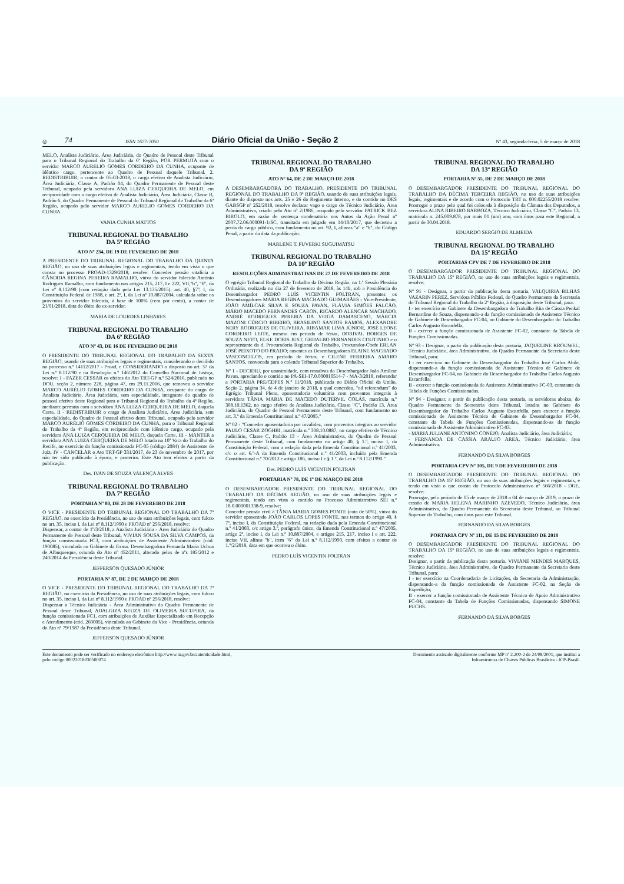◎ 74 ISSN 1677-7050 Diário Oficial da União - Seção 2 Nº 43, segunda-feira, 5 de março de 2018
MELO, Analista Judiciário, Área Judiciária, do Quadro de Pessoal deste Tribunal para o Tribunal Regional do Trabalho da 6ª Região, POR PERMUTA com o servidor MARCO AURELIO GOMES CORDEIRO DA CUNHA, ocupante de idêntico cargo, pertencente ao Quadro de Pessoal daquele Tribunal. 2. REDISTRIBUIR, a contar de 05-03-2018, o cargo efetivo de Analista Judiciário, Área Judiciária, Classe A, Padrão 04, do Quadro Permanente de Pessoal deste Tribunal, ocupado pela servidora ANA LUIZA CERQUEIRA DE MELO, em reciprocidade com o cargo efetivo de Analista Judiciário, Área Judiciária, Classe B, Padrão 6, do Quadro Permanente de Pessoal do Tribunal Regional do Trabalho da 6ª Região, ocupado pelo servidor MARCO AURELIO GOMES CORDEIRO DA CUNHA.
VANIA CUNHA MATTOS
TRIBUNAL REGIONAL DO TRABALHO
DA 5ª REGIÃO
ATO Nº 234, DE 19 DE FEVEREIRO DE 2018
A PRESIDENTE DO TRIBUNAL REGIONAL DO TRABALHO DA QUINTA REGIÃO, no uso de suas atribuições legais e regimentais, tendo em vista o que consta no processo PROAD-1329/2018, resolve: Conceder pensão vitalícia a CÂNDIDA REGINA PEREIRA RAMALHO, viúva do servidor falecido Antônio Rodrigues Ramalho, com fundamento nos artigos 215, 217, I e 222, VII,"b", "6", da Lei nº 8.112/90 (com redação dada pela Lei 13.135/2015); art. 40, §7º, I, da Constituição Federal de 1988, e art. 2º, I, da Lei nº 10.887/2004, calculada sobre os proventos do servidor falecido, à base de 100% (cem por cento), a contar de 21/01/2018, data do óbito do ex-servidor.
MARIA DE LOURDES LINHARES
TRIBUNAL REGIONAL DO TRABALHO
DA 6ª REGIÃO
ATO Nº 43, DE 16 DE FEVEREIRO DE 2018
O PRESIDENTE DO TRIBUNAL REGIONAL DO TRABALHO DA SEXTA REGIÃO, usando de suas atribuições legais e regimentais, considerando o decidido no processo n.º 14112/2017 - Proad, e CONSIDERANDO o disposto no art. 37 da Lei n.º 8.112/90 e na Resolução n.º 146/2012 do Conselho Nacional de Justiça, resolve: I - FAZER CESSAR os efeitos do Ato TRT-GP n.º 524/2016, publicado no DOU, seção 2, número 228, página 47, em 29.11.2016, que removeu o servidor MARCO AURÉLIO GOMES CORDEIRO DA CUNHA, ocupante do cargo de Analista Judiciário, Área Judiciária, sem especialidade, integrante do quadro de pessoal efetivo deste Regional para o Tribunal Regional do Trabalho da 4ª Região, mediante permuta com a servidora ANA LUIZA CERQUEIRA DE MELO, daquela Corte. II - REDISTRIBUIR o cargo de Analista Judiciário, Área Judiciária, sem especialidade, do Quadro de Pessoal efetivo deste Tribunal, ocupado pelo servidor MARCO AURÉLIO GOMES CORDEIRO DA CUNHA, para o Tribunal Regional do Trabalho da 4ª Região, em reciprocidade com idêntico cargo, ocupado pela servidora ANA LUIZA CERQUEIRA DE MELO, daquela Corte. III - MANTER a servidora ANA LUIZA CERQUEIRA DE MELO lotada na 10ª Vara do Trabalho do Recife, no exercício da função comissionada FC-05 (código 2084) de Assistente de Juiz. IV - CANCELAR o Ato TRT-GP 331/2017, de 23 de novembro de 2017, por não ter sido publicado à época, e posterior. Este Ato tem efeitos a partir da publicação.
Des. IVAN DE SOUZA VALENÇA ALVES
TRIBUNAL REGIONAL DO TRABALHO
DA 7ª REGIÃO
PORTARIA Nº 80, DE 28 DE FEVEREIRO DE 2018
O VICE - PRESIDENTE DO TRIBUNAL REGIONAL DO TRABALHO DA 7ª REGIÃO, no exercício da Presidência, no uso de suas atribuições legais, com fulcro no art. 35, inciso I, da Lei nº 8.112/1990 e PROAD nº 256/2018, resolve:
Dispensar, a contar de 1º/3/2018, a Analista Judiciária - Área Judiciária do Quadro Permanente de Pessoal deste Tribunal, VIVIAN SOUSA DA SILVA CAMPOS, da função comissionada FC3, com atribuições de Assistente Administrativo (cód. 190085), vinculada ao Gabinete da Exma. Desembargadora Fernanda Maria Uchoa de Albuquerque, oriunda do Ato nº 452/2011, alterado pelos de nºs 185/2012 e 240/2014 da Presidência deste Tribunal.
JEFFERSON QUESADO JÚNIOR
PORTARIA Nº 87, DE 2 DE MARÇO DE 2018
O VICE - PRESIDENTE DO TRIBUNAL REGIONAL DO TRABALHO DA 7ª REGIÃO, no exercício da Presidência, no uso de suas atribuições legais, com fulcro no art. 35, inciso I, da Lei nº 8.112/1990 e PROAD nº 256/2018, resolve:
Dispensar a Técnica Judiciária - Área Administrativa do Quadro Permanente de Pessoal deste Tribunal, ADALGIZA NEUZA DE OLIVEIRA SUCUPIRA, da função comissionada FC1, com atribuições de Auxiliar Especializado em Recepção e Atendimento (cód. 260005), vinculada ao Gabinete da Vice - Presidência, oriunda do Ato nº 79/1987 da Presidência deste Tribunal.
JEFFERSON QUESADO JÚNIOR
TRIBUNAL REGIONAL DO TRABALHO
DA 9ª REGIÃO
ATO Nº 64, DE 2 DE MARÇO DE 2018
A DESEMBARGADORA DO TRABALHO, PRESIDENTE DO TRIBUNAL REGIONAL DO TRABALHO DA 9ª REGIÃO, usando de suas atribuições legais, diante do disposto nos arts. 25 e 26 do Regimento Interno, e do contido no DES GABSGP nº 252/2018, resolve declarar vago o cargo de Técnico Judiciário, Área Administrativa, criado pelo Ato nº 2/1986, ocupado pelo servidor PATRICK BEZ BIROLO, em razão de sentença condenatória nos Autos da Ação Penal nº 2007.72.06.000091-1/SC, transitada em julgado em 14/10/2017, que decretou a perda do cargo público, com fundamento no art. 92, I, alíneas "a" e "b", do Código Penal, a partir da data da publicação.
MARLENE T. FUVERKI SUGUIMATSU
TRIBUNAL REGIONAL DO TRABALHO
DA 10ª REGIÃO
RESOLUÇÕES ADMINISTRATIVAS DE 27 DE FEVEREIRO DE 2018
O egrégio Tribunal Regional do Trabalho da Décima Região, na 1.ª Sessão Plenária Ordinária, realizada no dia 27 de fevereiro de 2018, às 14h, sob a Presidência do Desembargador PEDRO LUÍS VICENTIN FOLTRAN, presentes os Desembargadores MARIA REGINA MACHADO GUIMARÃES - Vice-Presidente, JOÃO AMÍLCAR SILVA E SOUZA PAVAN, FLÁVIA SIMÕES FALCÃO, MÁRIO MACEDO FERNANDES CARON, RICARDO ALENCAR MACHADO, ANDRÉ RODRIGUES PEREIRA DA VEIGA DAMASCENO, MÁRCIA MAZONI CÚRCIO RIBEIRO, BRASILINO SANTOS RAMOS, ALEXANDRE NERY RODRIGUES DE OLIVEIRA, RIBAMAR LIMA JÚNIOR, JOSÉ LEONE CORDEIRO LEITE, mesmo em período de férias, DORIVAL BORGES DE SOUZA NETO, ELKE DORIS JUST, GRIJALBO FERNANDES COUTINHO e o representante da d. Procuradoria Regional do Trabalho, Procurador-Chefe ERLAN JOSÉ PEIXOTO DO PRADO; ausentes os Desembargadores ELAINE MACHADO VASCONCELOS, em período de férias; e CILENE FERREIRA AMARO SANTOS, convocada para o colendo Tribunal Superior do Trabalho,
Nº 1 - DECIDIU, por unanimidade, com ressalvas do Desembargador João Amílcar Pavan, apreciando o contido no PA-SEI-17.0.000010514-7 - MA-3/2018, referendar a PORTARIA PRE/CDPES N.º 11/2018, publicada no Diário Oficial da União, Seção 2, página 34, de 4 de janeiro de 2018, a qual concedeu, "ad referendum" do Egrégio Tribunal Pleno, aposentadoria voluntária com proventos integrais à servidora TÂNIA MARIA DE MACEDO DUTERVIL COLÁS, matrícula n.º 308.10.1362, no cargo efetivo de Analista Judiciário, Classe "C", Padrão 13, Área Judiciária, do Quadro de Pessoal Permanente deste Tribunal, com fundamento no art. 3.º da Emenda Constitucional n.º 47/2005."
Nº 02 - "Conceder aposentadoria por invalidez, com proventos integrais ao servidor PAULO CESAR ZOGHBI, matrícula n.º 308.10.0887, no cargo efetivo de Técnico Judiciário, Classe C, Padrão 13 - Área Administrativa, do Quadro de Pessoal Permanente deste Tribunal, com fundamento no artigo 40, § 1.º, inciso I, da Constituição Federal, com a redação dada pela Emenda Constitucional n.º 41/2003, c/c o art. 6.º-A da Emenda Constitucional n.º 41/2003, incluído pela Emenda Constitucional n.º 70/2012 e artigo 186, inciso I e § 1.º, da Lei n.º 8.112/1990."
Des. PEDRO LUÍS VICENTIN FOLTRAN
PORTARIA Nº 78, DE 1º DE MARÇO DE 2018
O DESEMBARGADOR PRESIDENTE DO TRIBUNAL REGIONAL DO TRABALHO DA DÉCIMA REGIÃO, no uso de suas atribuições legais e regimentais, tendo em vista o contido no Processo Administrativo SEI n.º 18.0.000001338-9, resolve:
Conceder pensão civil à TÂNIA MARIA GOMES PONTE (cota de 50%), viúva do servidor aposentado JOÃO CARLOS LOPES PONTE, nos termos do artigo 40, § 7º, inciso I, da Constituição Federal, na redação dada pela Emenda Constitucional n.º 41/2003, c/c artigo 3.º, parágrafo único, da Emenda Constitucional n.º 47/2005, artigo 2º, inciso I, da Lei n.º 10.887/2004, e artigos 215, 217, inciso I e art. 222, inciso VII, alínea "b", item "6" da Lei n.º 8.112/1990, com efeitos a contar de 1.º/2/2018, data em que ocorreu o óbito.
PEDRO LUÍS VICENTIN FOLTRAN
TRIBUNAL REGIONAL DO TRABALHO
DA 13ª REGIÃO
PORTARIA Nº 55, DE 2 DE MARÇO DE 2018
O DESEMBARGADOR PRESIDENTE DO TRIBUNAL REGIONAL DO TRABALHO DA DÉCIMA TERCEIRA REGIÃO, no uso de suas atribuições legais, regimentais e de acordo com o Protocolo TRT n. 000.02255/2018 resolve: Prorrogar o prazo pelo qual foi colocada à disposição da Câmara dos Deputados, a servidora ALINA RIBEIRO BARBOZA, Técnico Judiciário, Classe "C", Padrão 13, matrícula n. 245.009.878, por mais 01 (um) ano, com ônus para este Regional, a partir de 30.04.2018.
EDUARDO SERGIO DE ALMEIDA
TRIBUNAL REGIONAL DO TRABALHO
DA 15ª REGIÃO
PORTARIAS CPV DE 7 DE FEVEREIRO DE 2018
O DESEMBARGADOR PRESIDENTE DO TRIBUNAL REGIONAL DO TRABALHO DA 15ª REGIÃO, no uso de suas atribuições legais e regimentais, resolve:
Nº 91 - Designar, a partir da publicação desta portaria, VALQUIRIA BILHAS VAZARIN PEREZ, Servidora Pública Federal, do Quadro Permanente da Secretaria do Tribunal Regional do Trabalho da 2ª Região, à disposição deste Tribunal, para:
I - ter exercício no Gabinete da Desembargadora do Trabalho Rita de Cássia Penkal Bernardino de Souza, dispensando-a da função comissionada de Assistente Técnico de Gabinete de Desembargador FC-04, no Gabinete do Desembargador do Trabalho Carlos Augusto Escanfella;
II - exercer a função comissionada de Assistente FC-02, constante da Tabela de Funções Comissionadas.
Nº 93 - Designar, a partir da publicação desta portaria, JAQUELINE KROUWEL, Técnico Judiciário, área Administrativa, do Quadro Permanente da Secretaria deste Tribunal, para:
I - ter exercício no Gabinete do Desembargador do Trabalho José Carlos Abile, dispensando-a da função comissionada de Assistente Técnico de Gabinete de Desembargador FC-04, no Gabinete do Desembargador do Trabalho Carlos Augusto Escanfella;
II - exercer a função comissionada de Assistente Administrativo FC-03, constante da Tabela de Funções Comissionadas.
Nº 94 - Designar, a partir da publicação desta portaria, as servidoras abaixo, do Quadro Permanente da Secretaria deste Tribunal, lotadas no Gabinete do Desembargador do Trabalho Carlos Augusto Escanfella, para exercer a função comissionada de Assistente Técnico de Gabinete de Desembargador FC-04, constante da Tabela de Funções Comissionadas, dispensando-as da função comissionada de Assistente Administrativo FC-03:
- MARIA JULIANE ANTONINO CONEJO, Analista Judiciário, área Judiciária;
- FERNANDA DE CASSIA ARAUJO AREA, Técnico Judiciário, área Administrativa.
FERNANDO DA SILVA BORGES
PORTARIA CPV Nº 105, DE 9 DE FEVEREIRO DE 2018
O DESEMBARGADOR PRESIDENTE DO TRIBUNAL REGIONAL DO TRABALHO DA 15ª REGIÃO, no uso de suas atribuições legais e regimentais, e tendo em vista o que consta do Protocolo Administrativo nº 566/2018 - DGE, resolve:
Prorrogar, pelo período de 05 de março de 2018 a 04 de março de 2019, o prazo de cessão de MARIA HELENA MARINHO AZEVEDO, Técnico Judiciário, área Administrativa, do Quadro Permanente da Secretaria deste Tribunal, ao Tribunal Superior do Trabalho, com ônus para este Tribunal.
FERNANDO DA SILVA BORGES
PORTARIA CPV Nº 111, DE 15 DE FEVEREIRO DE 2018
O DESEMBARGADOR PRESIDENTE DO TRIBUNAL REGIONAL DO TRABALHO DA 15ª REGIÃO, no uso de suas atribuições legais e regimentais, resolve:
Designar, a partir da publicação desta portaria, VIVIANE MENDES MARQUES, Técnico Judiciário, área Administrativa, do Quadro Permanente da Secretaria deste Tribunal, para:
I - ter exercício na Coordenadoria de Licitações, da Secretaria da Administração, dispensando-a da função comissionada de Assistente FC-02, na Seção de Expedição;
II - exercer a função comissionada de Assistente Técnico de Apoio Administrativo FC-04, constante da Tabela de Funções Comissionadas, dispensando SIMONE FUCHS.
FERNANDO DA SILVA BORGES
Este documento pode ser verificado no endereço eletrônico http://www.in.gov.br/autenticidade.html,
pelo código 00022018030500074
Documento assinado digitalmente conforme MP nº 2.200-2 de 24/08/2001, que institui a
Infraestrutura de Chaves Públicas Brasileira - ICP-Brasil.